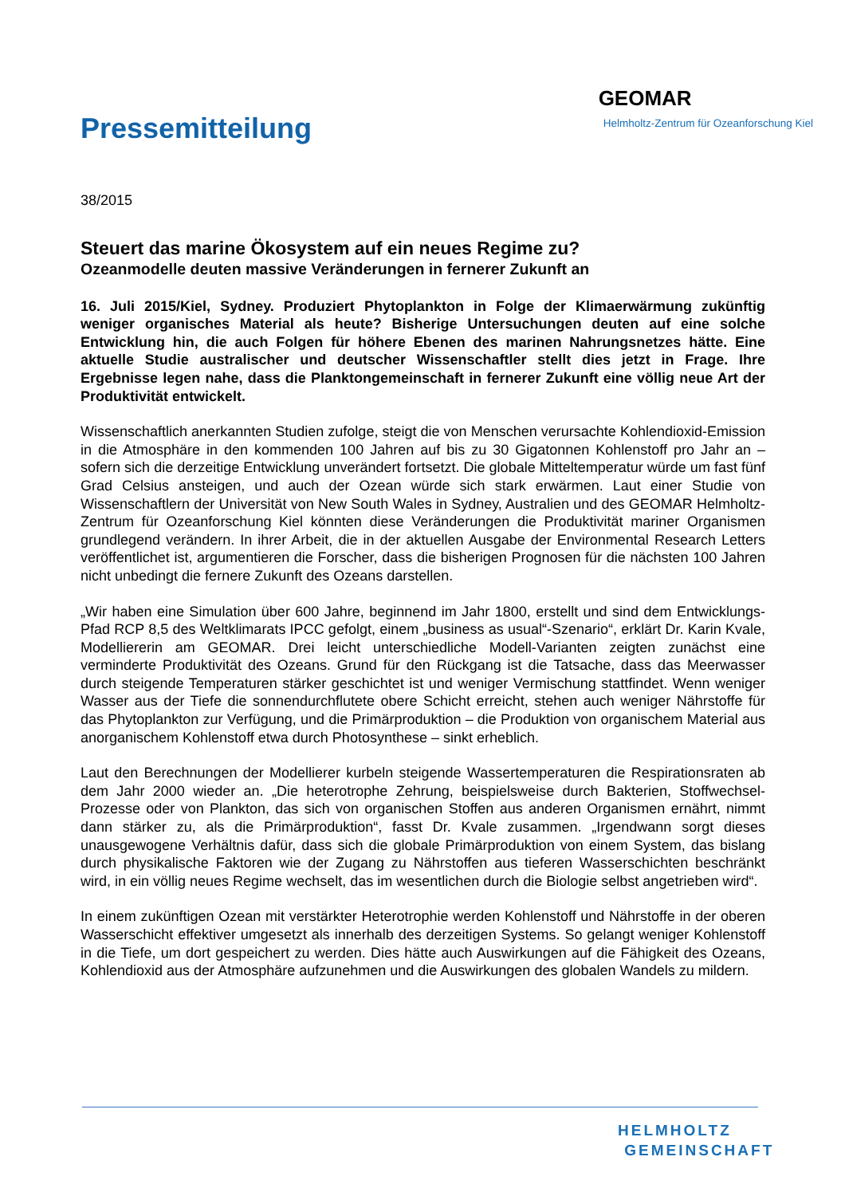Pressemitteilung
GEOMAR
Helmholtz-Zentrum für Ozeanforschung Kiel
38/2015
Steuert das marine Ökosystem auf ein neues Regime zu?
Ozeanmodelle deuten massive Veränderungen in fernerer Zukunft an
16. Juli 2015/Kiel, Sydney. Produziert Phytoplankton in Folge der Klimaerwärmung zukünftig weniger organisches Material als heute? Bisherige Untersuchungen deuten auf eine solche Entwicklung hin, die auch Folgen für höhere Ebenen des marinen Nahrungsnetzes hätte. Eine aktuelle Studie australischer und deutscher Wissenschaftler stellt dies jetzt in Frage. Ihre Ergebnisse legen nahe, dass die Planktongemeinschaft in fernerer Zukunft eine völlig neue Art der Produktivität entwickelt.
Wissenschaftlich anerkannten Studien zufolge, steigt die von Menschen verursachte Kohlendioxid-Emission in die Atmosphäre in den kommenden 100 Jahren auf bis zu 30 Gigatonnen Kohlenstoff pro Jahr an – sofern sich die derzeitige Entwicklung unverändert fortsetzt. Die globale Mitteltemperatur würde um fast fünf Grad Celsius ansteigen, und auch der Ozean würde sich stark erwärmen. Laut einer Studie von Wissenschaftlern der Universität von New South Wales in Sydney, Australien und des GEOMAR Helmholtz-Zentrum für Ozeanforschung Kiel könnten diese Veränderungen die Produktivität mariner Organismen grundlegend verändern. In ihrer Arbeit, die in der aktuellen Ausgabe der Environmental Research Letters veröffentlichet ist, argumentieren die Forscher, dass die bisherigen Prognosen für die nächsten 100 Jahren nicht unbedingt die fernere Zukunft des Ozeans darstellen.
„Wir haben eine Simulation über 600 Jahre, beginnend im Jahr 1800, erstellt und sind dem Entwicklungs-Pfad RCP 8,5 des Weltklimarats IPCC gefolgt, einem „business as usual“-Szenario“, erklärt Dr. Karin Kvale, Modelliererin am GEOMAR. Drei leicht unterschiedliche Modell-Varianten zeigten zunächst eine verminderte Produktivität des Ozeans. Grund für den Rückgang ist die Tatsache, dass das Meerwasser durch steigende Temperaturen stärker geschichtet ist und weniger Vermischung stattfindet. Wenn weniger Wasser aus der Tiefe die sonnendurchflutete obere Schicht erreicht, stehen auch weniger Nährstoffe für das Phytoplankton zur Verfügung, und die Primärproduktion – die Produktion von organischem Material aus anorganischem Kohlenstoff etwa durch Photosynthese – sinkt erheblich.
Laut den Berechnungen der Modellierer kurbeln steigende Wassertemperaturen die Respirationsraten ab dem Jahr 2000 wieder an. „Die heterotrophe Zehrung, beispielsweise durch Bakterien, Stoffwechsel-Prozesse oder von Plankton, das sich von organischen Stoffen aus anderen Organismen ernährt, nimmt dann stärker zu, als die Primärproduktion“, fasst Dr. Kvale zusammen. „Irgendwann sorgt dieses unausgewogene Verhältnis dafür, dass sich die globale Primärproduktion von einem System, das bislang durch physikalische Faktoren wie der Zugang zu Nährstoffen aus tieferen Wasserschichten beschränkt wird, in ein völlig neues Regime wechselt, das im wesentlichen durch die Biologie selbst angetrieben wird“.
In einem zukünftigen Ozean mit verstärkter Heterotrophie werden Kohlenstoff und Nährstoffe in der oberen Wasserschicht effektiver umgesetzt als innerhalb des derzeitigen Systems. So gelangt weniger Kohlenstoff in die Tiefe, um dort gespeichert zu werden. Dies hätte auch Auswirkungen auf die Fähigkeit des Ozeans, Kohlendioxid aus der Atmosphäre aufzunehmen und die Auswirkungen des globalen Wandels zu mildern.
HELMHOLTZ
GEMEINSCHAFT